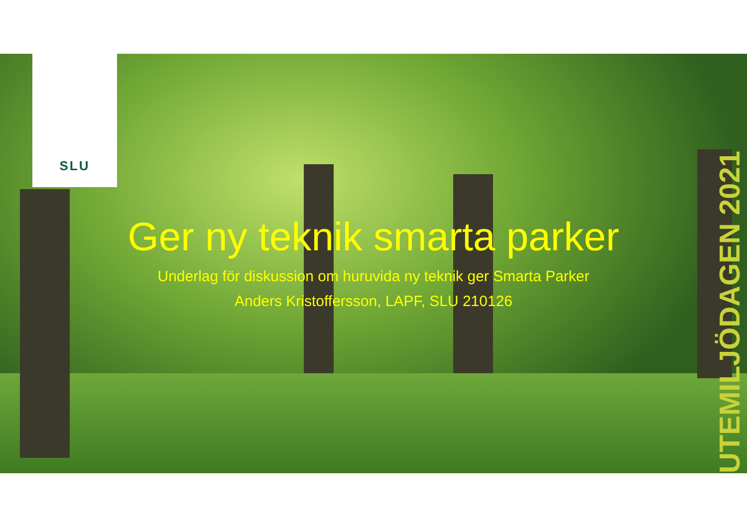SLU
UTEMILJÖDAGEN 2021
Ger ny teknik smarta parker
Underlag för diskussion om huruvida ny teknik ger Smarta Parker
Anders Kristoffersson, LAPF, SLU 210126